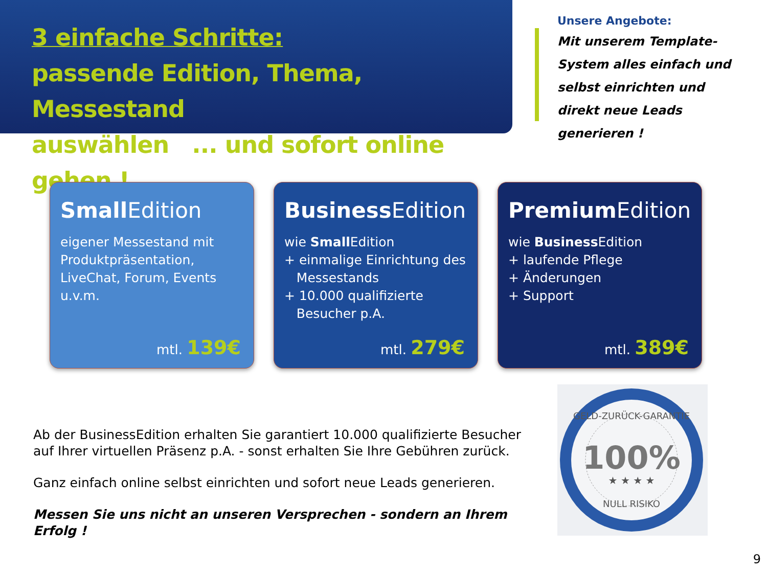3 einfache Schritte:
passende Edition, Thema, Messestand
auswählen ... und sofort online gehen !
Unsere Angebote:
Mit unserem Template-System alles einfach und selbst einrichten und direkt neue Leads generieren !
Small Edition
eigener Messestand mit Produktpräsentation, LiveChat, Forum, Events u.v.m.
mtl. 139€
Business Edition
wie Small Edition
+ einmalige Einrichtung des
Messestands
+ 10.000 qualifizierte
Besucher p.A.
mtl. 279€
Premium Edition
wie Business Edition
+ laufende Pflege
+ Änderungen
+ Support
mtl. 389€
Ab der BusinessEdition erhalten Sie garantiert 10.000 qualifizierte Besucher auf Ihrer virtuellen Präsenz p.A. - sonst erhalten Sie Ihre Gebühren zurück.
Ganz einfach online selbst einrichten und sofort neue Leads generieren.
Messen Sie uns nicht an unseren Versprechen - sondern an Ihrem Erfolg !
GELD-ZURÜCK-GARANTIE
100%
★ ★ ★ ★
NULL RISIKO
9